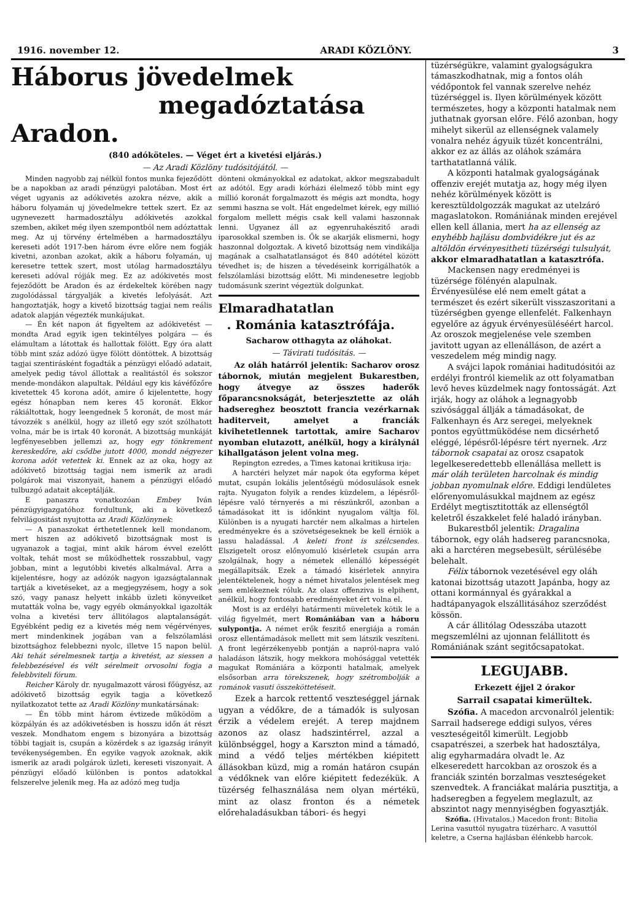1916. november 12. ARADI KÖZLÖNY. 3
Háborus jövedelmek
megadóztatása Aradon.
(840 adóköteles. — Véget ért a kivetési eljárás.)
— Az Aradi Közlöny tudósitójától. —
Minden nagyobb zaj nélkül fontos munka fejeződött be a napokban az aradi pénzügyi palotában. Most ért véget ugyanis az adókivetés azokra nézve, akik a háboru folyamán uj jövedelmekre tettek szert. Ez az ugynevezett harmadosztályu adókivetés azokkal szemben, akiket még ilyen szempontból nem adóztattak meg. Az uj törvény értelmében a harmadosztályu kereseti adót 1917-ben három évre előre nem fogják kivetni, azonban azokat, akik a háboru folyamán, uj keresetre tettek szert, most utólag harmadosztályu kereseti adóval rójják meg. Ez az adókivetés most fejeződött be Aradon és az érdekeltek körében nagy zugolódással tárgyalják a kivetés lefolyását. Azt hangoztatják, hogy a kivető bizottság tagjai nem reális adatok alapján végezték munkájukat.
— Én két napon át figyeltem az adókivetést — mondta Arad egyik igen tekintélyes polgára — és elámultam a látottak és hallottak fölött. Egy óra alatt több mint száz adózó ügye fölött döntöttek. A bizottság tagjai szentirásként fogadták a pénzügyi előadó adatait, amelyek pedig távol állottak a realitástól és sokszor mende-mondákon alapultak. Például egy kis kávéfőzőre kivetettek 45 korona adót, amire ő kijelentette, hogy egész hónapban nem keres 45 koronát. Ekkor rákiáltottak, hogy leengednek 5 koronát, de most már távozzék s anélkül, hogy az illető egy szót szólhatott volna, már be is irtak 40 koronát. A bizottság munkáját legfényesebben jellemzi az, hogy egy tönkrement kereskedőre, aki csődbe jutott 4000, mondd négyezer korona adót vetettek ki. Ennek az az oka, hogy az adókivető bizottság tagjai nem ismerik az aradi polgárok mai viszonyait, hanem a pénzügyi előadó tulbuzgó adatait akceptálják.
E panaszra vonatkozóan Embey Iván pénzügyigazgatóhoz fordultunk, aki a következő felvilágositást nyujtotta az Aradi Közlönynek:
— A panaszokat érthetetlennek kell mondanom, mert hiszen az adókivető bizottságnak most is ugyanazok a tagjai, mint akik három évvel ezelőtt voltak, tehát most se működhettek rosszabbul, vagy jobban, mint a legutóbbi kivetés alkalmával. Arra a kijelentésre, hogy az adózók nagyon igazságtalannak tartják a kivetéseket, az a megjegyzésem, hogy a sok szó, vagy panasz helyett inkább üzleti könyveiket mutatták volna be, vagy egyéb okmányokkal igazolták volna a kivetési terv állitólagos alaptalanságát. Egyébként pedig ez a kivetés még nem végérvényes, mert mindenkinek jogában van a felszólamlási bizottsághoz felebbezni nyolc, illetve 15 napon belül. Aki tehát sérelmesnek tartja a kivetést, az siessen a felebbezésével és vélt sérelmeit orvosolni fogja a felebbviteli fórum.
Reicher Károly dr. nyugalmazott városi főügyész, az adókivető bizottság egyik tagja a következő nyilatkozatot tette az Aradi Közlöny munkatársának:
— Én több mint három évtizede működöm a közpályán és az adókivetésben is hosszu időn át részt veszek. Mondhatom engem s bizonyára a bizottság többi tagjait is, csupán a közérdek s az igazság irányit tevékenységemben. Én egyike vagyok azoknak, akik ismerik az aradi polgárok üzleti, kereseti viszonyait. A pénzügyi előadó különben is pontos adatokkal felszerelve jelenik meg. Ha az adózó meg tudja
dönteni okmányokkal ez adatokat, akkor megszabadult az adótól. Egy aradi kórházi élelmező több mint egy millió koronát forgalmazott és mégis azt mondta, hogy semmi haszna se volt. Hát engedelmet kérek, egy millió forgalom mellett mégis csak kell valami haszonnak lenni. Ugyanez áll az egyenruhakészitő aradi iparosokkal szemben is. Ők se akarják elismerni, hogy haszonnal dolgoztak. A kivető bizottság nem vindikálja magának a csalhatatlanságot és 840 adótétel között tévedhet is; de hiszen a tévedéseink korrigálhatók a felszólamlási bizottság előtt. Mi mindenesetre legjobb tudomásunk szerint végeztük dolgunkat.
Elmaradhatatlan
. Románia katasztrófája.
Sacharow otthagyta az oláhokat.
— Távirati tudósitás. —
Az oláh határról jelentik: Sacharov orosz tábornok, miután megjelent Bukarestben, hogy átvegye az összes haderők főparancsnokságát, beterjesztette az oláh hadsereghez beosztott francia vezérkarnak haditerveit, amelyet a franciák kivihetetlennek tartottak, amire Sacharov nyomban elutazott, anélkül, hogy a királynál kihallgatáson jelent volna meg.
Repington ezredes, a Times katonai kritikusa irja:
A harctéri helyzet már napok óta egyforma képet mutat, csupán lokális jelentőségü módosulások esnek rajta. Nyugaton folyik a rendes küzdelem, a lépésről-lépésre való térnyerés a mi részünkről, azonban a támadásokat itt is időnkint nyugalom váltja föl. Különben is a nyugati harctér nem alkalmas a hirtelen eredményekre és a szövetségeseknek be kell érniök a lassu haladással. A keleti front is szélcsendes. Elszigetelt orosz előnyomuló kisérletek csupán arra szolgálnak, hogy a németek ellenálló képességét megállapitsák. Ezek a támadó kisérletek annyira jelentéktelenek, hogy a német hivatalos jelentések meg sem emlékeznek róluk. Az olasz offenziva is elpihent, anélkül, hogy fontosabb eredményeket ért volna el.
Most is az erdélyi határmenti müveletek kötik le a világ figyelmét, mert Romániában van a háboru sulypontja. A német erők feszitő energiája a román orosz ellentámadások mellett mit sem látszik veszíteni. A front legérzékenyebb pontján a napról-napra való haladáson látszik, hogy mekkora mohósággal vetették magukat Romániára a központi hatalmak, amelyek elsősorban arra törekszenek, hogy szétrombolják a románok vasuti összeköttetéseit.
Ezek a harcok rettentő veszteséggel járnak ugyan a védőkre, de a támadók is sulyosan érzik a védelem erejét. A terep majdnem azonos az olasz hadszintérrel, azzal a különbséggel, hogy a Karszton mind a támadó, mind a védő teljes mértékben kiépitett állásokban küzd, mig a román határon csupán a védőknek van előre kiépitett fedezékük. A tüzérség felhasználása nem olyan mértékü, mint az olasz fronton és a németek előrehaladásukban tábori- és hegyi
tüzérségükre, valamint gyalogságukra támaszkodhatnak, mig a fontos oláh védőpontok fel vannak szerelve nehéz tüzérséggel is. Ilyen körülmények között természetes, hogy a központi hatalmak nem juthatnak gyorsan előre. Félő azonban, hogy mihelyt sikerül az ellenségnek valamely vonalra nehéz ágyuik tüzét koncentrálni, akkor ez az állás az oláhok számára tarthatatlanná válik.
A központi hatalmak gyalogságának offenziv erejét mutatja az, hogy még ilyen nehéz körülmények között is keresztüldolgozzák magukat az utelzáró magaslatokon. Romániának minden erejével ellen kell állania, mert ha az ellenség az enyhébb hajlásu dombvidékre jut és az altöldön érvényesitheti tüzérségi tulsulyát, akkor elmaradhatatlan a katasztrófa.
Mackensen nagy eredményei is tüzérsége fölényén alapulnak. Érvényesülése elé nem emelt gátat a természet és ezért sikerült visszaszoritani a tüzérségben gyenge ellenfelét. Falkenhayn egyelőre az ágyuk érvényesüléséért harcol. Az oroszok megjelenése vele szemben javitott ugyan az ellenálláson, de azért a veszedelem még mindig nagy.
A svájci lapok romániai haditudósitói az erdélyi frontról kiemelik az ott folyamatban levő heves küzdelmek nagy fontosságát. Azt irják, hogy az oláhok a legnagyobb szivósággal állják a támadásokat, de Falkenhayn és Arz seregei, melyeknek pontos együttmüködése nem dicsérhető eléggé, lépésről-lépésre tért nyernek. Arz tábornok csapatai az orosz csapatok legelkeseredettebb ellenállása mellett is már oláh területen harcolnak és mindig jobban nyomulnak előre. Eddigi lendületes előrenyomulásukkal majdnem az egész Erdélyt megtisztitották az ellenségtől keletről északkelet felé haladó irányban.
Bukarestből jelentik: Dragalina tábornok, egy oláh hadsereg parancsnoka, aki a harctéren megsebesült, sérülésébe belehalt.
Félix tábornok vezetésével egy oláh katonai bizottság utazott Japánba, hogy az ottani kormánnyal és gyárakkal a hadtápanyagok elszállitásához szerződést kössön.
A cár állitólag Odesszába utazott megszemlélni az ujonnan felállitott és Romániának szánt segitőcsapatokat.
LEGUJABB.
Erkezett éjjel 2 órakor
Sarrail csapatai kimerültek.
Szófia. A macedon arcvonalról jelentik: Sarrail hadserege eddigi sulyos, véres veszteségeitől kimerült. Legjobb csapatrészei, a szerbek hat hadosztálya, alig egyharmadára olvadt le. Az elkeseredett harcokban az oroszok és a franciák szintén borzalmas veszteségeket szenvedtek. A franciákat malária pusztitja, a hadseregben a fegyelem meglazult, az abszintot nagy mennyiségben fogyasztják.
Szófia. (Hivatalos.) Macedon front: Bitolia Lerina vasuttól nyugatra tüzérharc. A vasuttól keletre, a Cserna hajlásban élénkebb harcok.